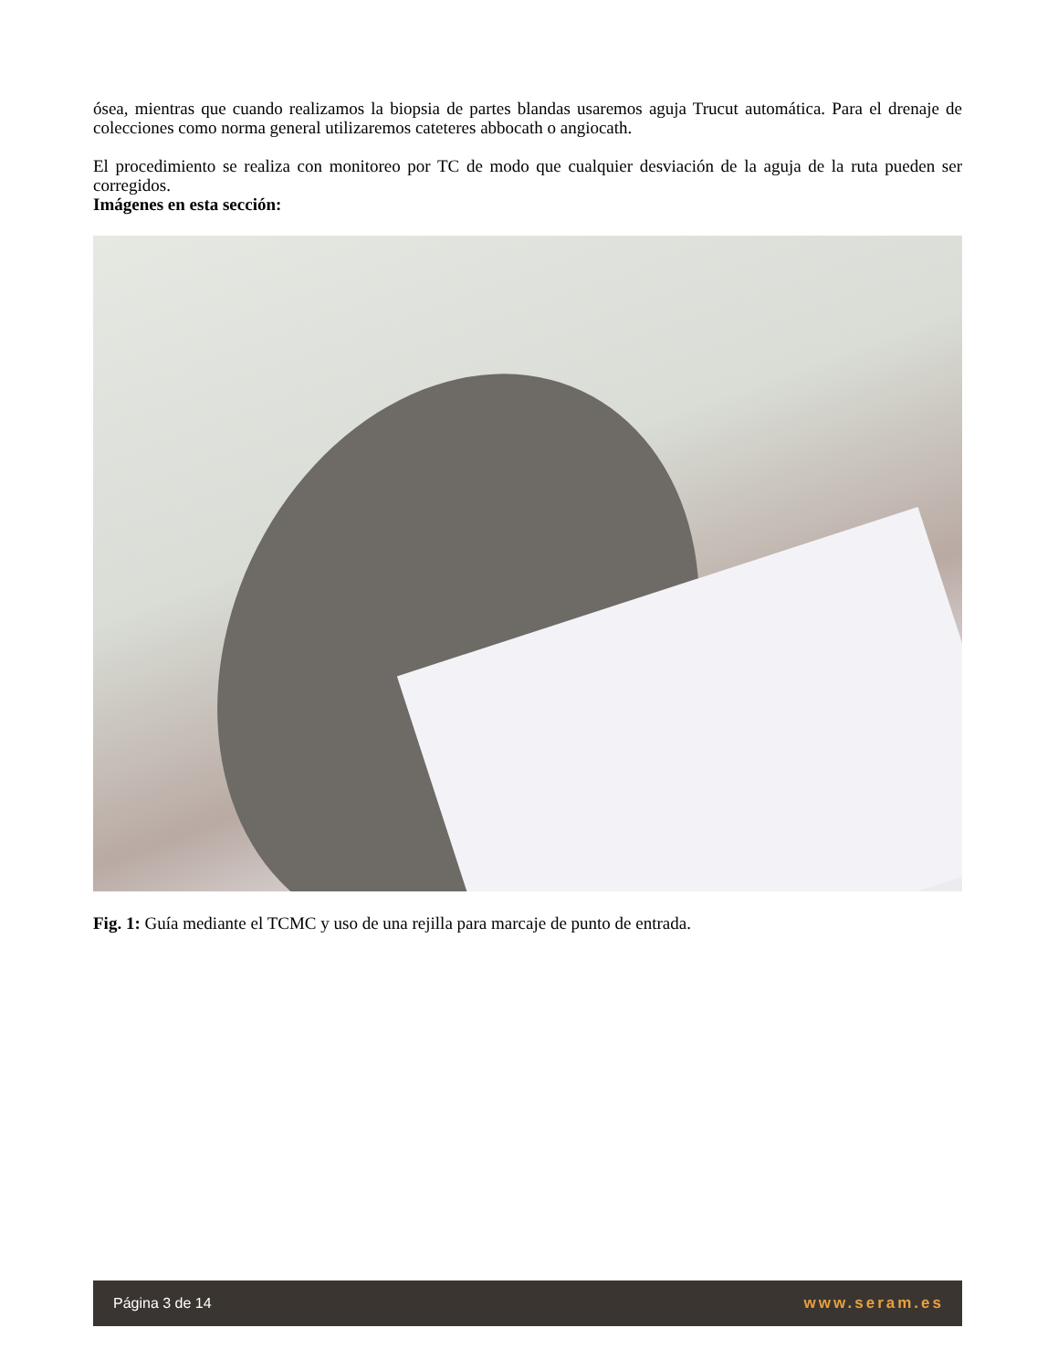ósea, mientras que cuando realizamos la biopsia de partes blandas usaremos aguja Trucut automática. Para el drenaje de colecciones como norma general utilizaremos cateteres abbocath o angiocath.
El procedimiento se realiza con monitoreo por TC de modo que cualquier desviación de la aguja de la ruta pueden ser corregidos.
Imágenes en esta sección:
Fig. 1: Guía mediante el TCMC y uso de una rejilla para marcaje de punto de entrada.
Página 3 de 14 www.seram.es